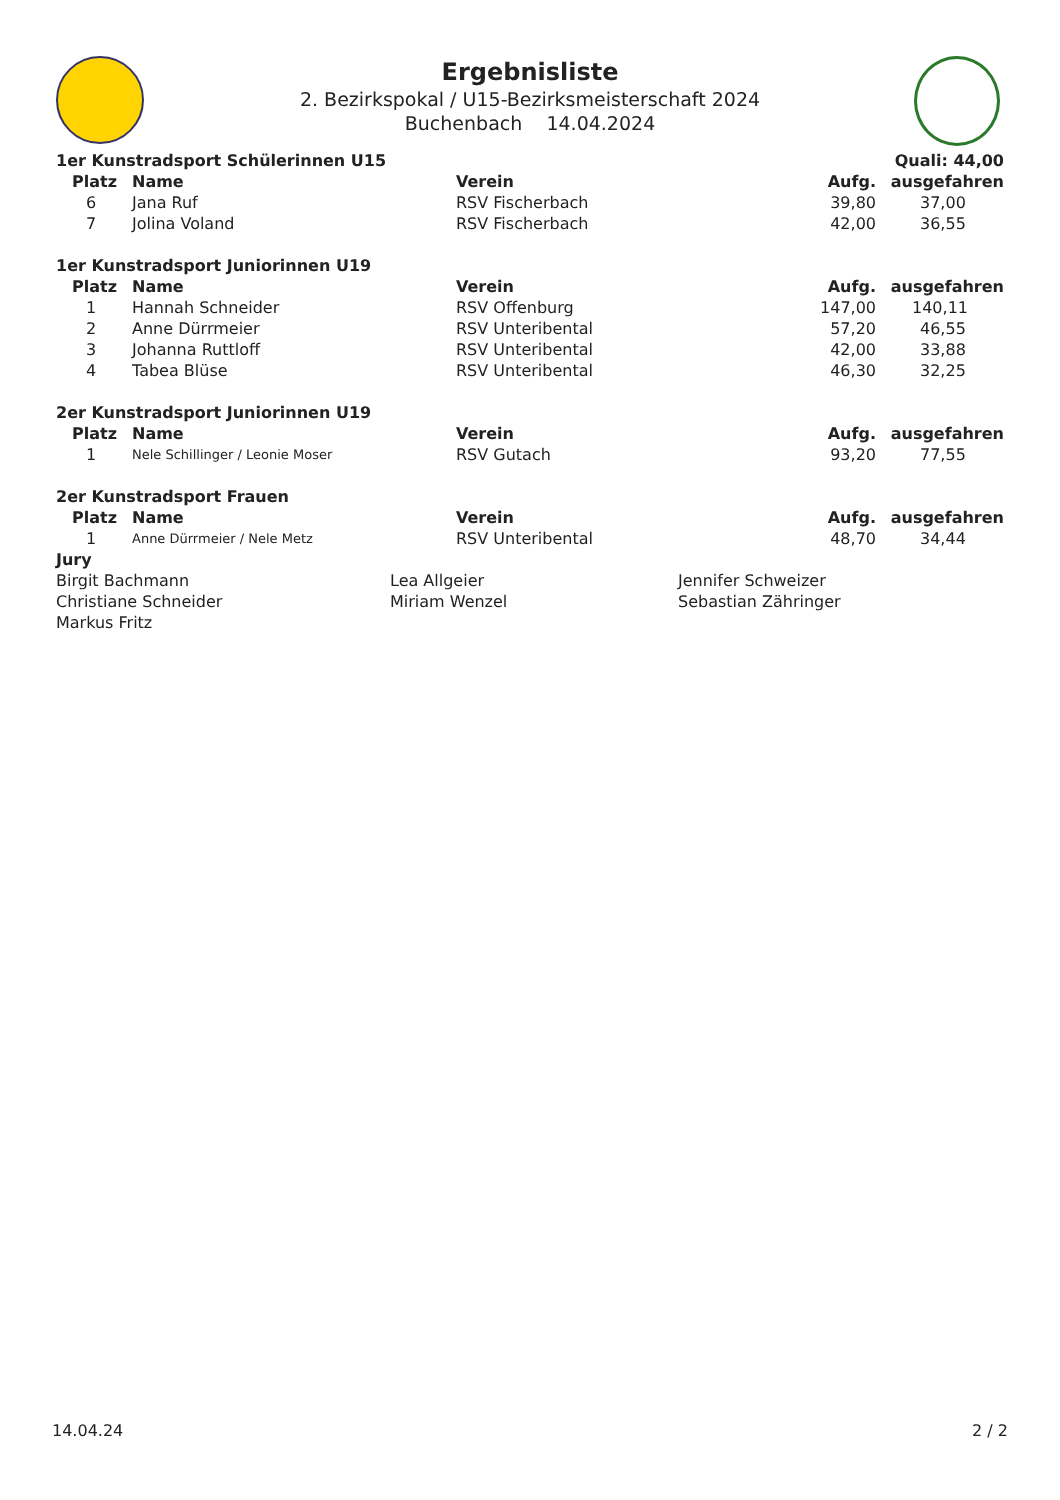Ergebnisliste
2. Bezirkspokal / U15-Bezirksmeisterschaft 2024
Buchenbach 14.04.2024
| 1er Kunstradsport Schülerinnen U15 | | | | Quali: 44,00 |
| Platz | Name | Verein | Aufg. | ausgefahren |
| 6 | Jana Ruf | RSV Fischerbach | 39,80 | 37,00 |
| 7 | Jolina Voland | RSV Fischerbach | 42,00 | 36,55 |
| 1er Kunstradsport Juniorinnen U19 | | | | |
| Platz | Name | Verein | Aufg. | ausgefahren |
| 1 | Hannah Schneider | RSV Offenburg | 147,00 | 140,11 |
| 2 | Anne Dürrmeier | RSV Unteribental | 57,20 | 46,55 |
| 3 | Johanna Ruttloff | RSV Unteribental | 42,00 | 33,88 |
| 4 | Tabea Blüse | RSV Unteribental | 46,30 | 32,25 |
| 2er Kunstradsport Juniorinnen U19 | | | | |
| Platz | Name | Verein | Aufg. | ausgefahren |
| 1 | Nele Schillinger / Leonie Moser | RSV Gutach | 93,20 | 77,55 |
| 2er Kunstradsport Frauen | | | | |
| Platz | Name | Verein | Aufg. | ausgefahren |
| 1 | Anne Dürrmeier / Nele Metz | RSV Unteribental | 48,70 | 34,44 |
Jury
| Birgit Bachmann | Lea Allgeier | Jennifer Schweizer |
| Christiane Schneider | Miriam Wenzel | Sebastian Zähringer |
| Markus Fritz | | |
14.04.24 2 / 2